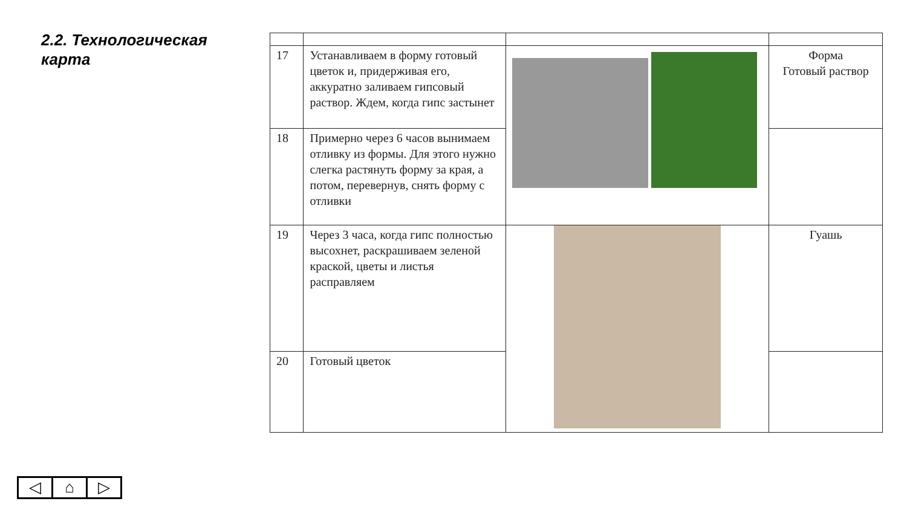2.2. Технологическая карта
| 17 | Устанавливаем в форму готовый цветок и, придерживая его, аккуратно заливаем гипсовый раствор. Ждем, когда гипс застынет | | Форма Готовый раствор |
| 18 | Примерно через 6 часов вынимаем отливку из формы. Для этого нужно слегка растянуть форму за края, а потом, перевернув, снять форму с отливки | | |
| 19 | Через 3 часа, когда гипс полностью высохнет, раскрашиваем зеленой краской, цветы и листья расправляем | | Гуашь |
| 20 | Готовый цветок | | |
◁ ⌂ ▷